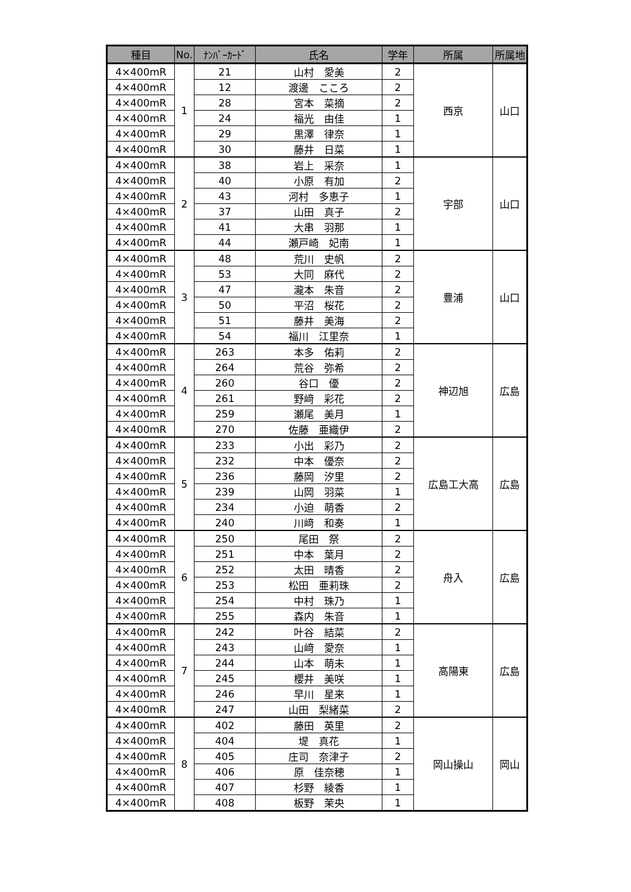| 種目 | No. | ﾅﾝﾊﾞｰｶｰﾄﾞ | 氏名 | 学年 | 所属 | 所属地 |
| --- | --- | --- | --- | --- | --- | --- |
| 4×400mR | 1 | 21 | 山村 愛美 | 2 | 西京 | 山口 |
| 4×400mR | | 12 | 渡邊 こころ | 2 | | |
| 4×400mR | | 28 | 宮本 菜摘 | 2 | | |
| 4×400mR | | 24 | 福光 由佳 | 1 | | |
| 4×400mR | | 29 | 黒澤 律奈 | 1 | | |
| 4×400mR | | 30 | 藤井 日菜 | 1 | | |
| 4×400mR | 2 | 38 | 岩上 采奈 | 1 | 宇部 | 山口 |
| 4×400mR | | 40 | 小原 有加 | 2 | | |
| 4×400mR | | 43 | 河村 多恵子 | 1 | | |
| 4×400mR | | 37 | 山田 真子 | 2 | | |
| 4×400mR | | 41 | 大串 羽那 | 1 | | |
| 4×400mR | | 44 | 瀬戸崎 妃南 | 1 | | |
| 4×400mR | 3 | 48 | 荒川 史帆 | 2 | 豊浦 | 山口 |
| 4×400mR | | 53 | 大同 麻代 | 2 | | |
| 4×400mR | | 47 | 瀧本 朱音 | 2 | | |
| 4×400mR | | 50 | 平沼 桜花 | 2 | | |
| 4×400mR | | 51 | 藤井 美海 | 2 | | |
| 4×400mR | | 54 | 福川 江里奈 | 1 | | |
| 4×400mR | 4 | 263 | 本多 佑莉 | 2 | 神辺旭 | 広島 |
| 4×400mR | | 264 | 荒谷 弥希 | 2 | | |
| 4×400mR | | 260 | 谷口 優 | 2 | | |
| 4×400mR | | 261 | 野﨑 彩花 | 2 | | |
| 4×400mR | | 259 | 瀬尾 美月 | 1 | | |
| 4×400mR | | 270 | 佐藤 亜織伊 | 2 | | |
| 4×400mR | 5 | 233 | 小出 彩乃 | 2 | 広島工大高 | 広島 |
| 4×400mR | | 232 | 中本 優奈 | 2 | | |
| 4×400mR | | 236 | 藤岡 汐里 | 2 | | |
| 4×400mR | | 239 | 山岡 羽菜 | 1 | | |
| 4×400mR | | 234 | 小迫 萌香 | 2 | | |
| 4×400mR | | 240 | 川﨑 和奏 | 1 | | |
| 4×400mR | 6 | 250 | 尾田 祭 | 2 | 舟入 | 広島 |
| 4×400mR | | 251 | 中本 葉月 | 2 | | |
| 4×400mR | | 252 | 太田 晴香 | 2 | | |
| 4×400mR | | 253 | 松田 亜莉珠 | 2 | | |
| 4×400mR | | 254 | 中村 珠乃 | 1 | | |
| 4×400mR | | 255 | 森内 朱音 | 1 | | |
| 4×400mR | 7 | 242 | 叶谷 結菜 | 2 | 高陽東 | 広島 |
| 4×400mR | | 243 | 山﨑 愛奈 | 1 | | |
| 4×400mR | | 244 | 山本 萌未 | 1 | | |
| 4×400mR | | 245 | 櫻井 美咲 | 1 | | |
| 4×400mR | | 246 | 早川 星来 | 1 | | |
| 4×400mR | | 247 | 山田 梨緒菜 | 2 | | |
| 4×400mR | 8 | 402 | 藤田 英里 | 2 | 岡山操山 | 岡山 |
| 4×400mR | | 404 | 堤 真花 | 1 | | |
| 4×400mR | | 405 | 庄司 奈津子 | 2 | | |
| 4×400mR | | 406 | 原 佳奈穂 | 1 | | |
| 4×400mR | | 407 | 杉野 綾香 | 1 | | |
| 4×400mR | | 408 | 板野 茉央 | 1 | | |